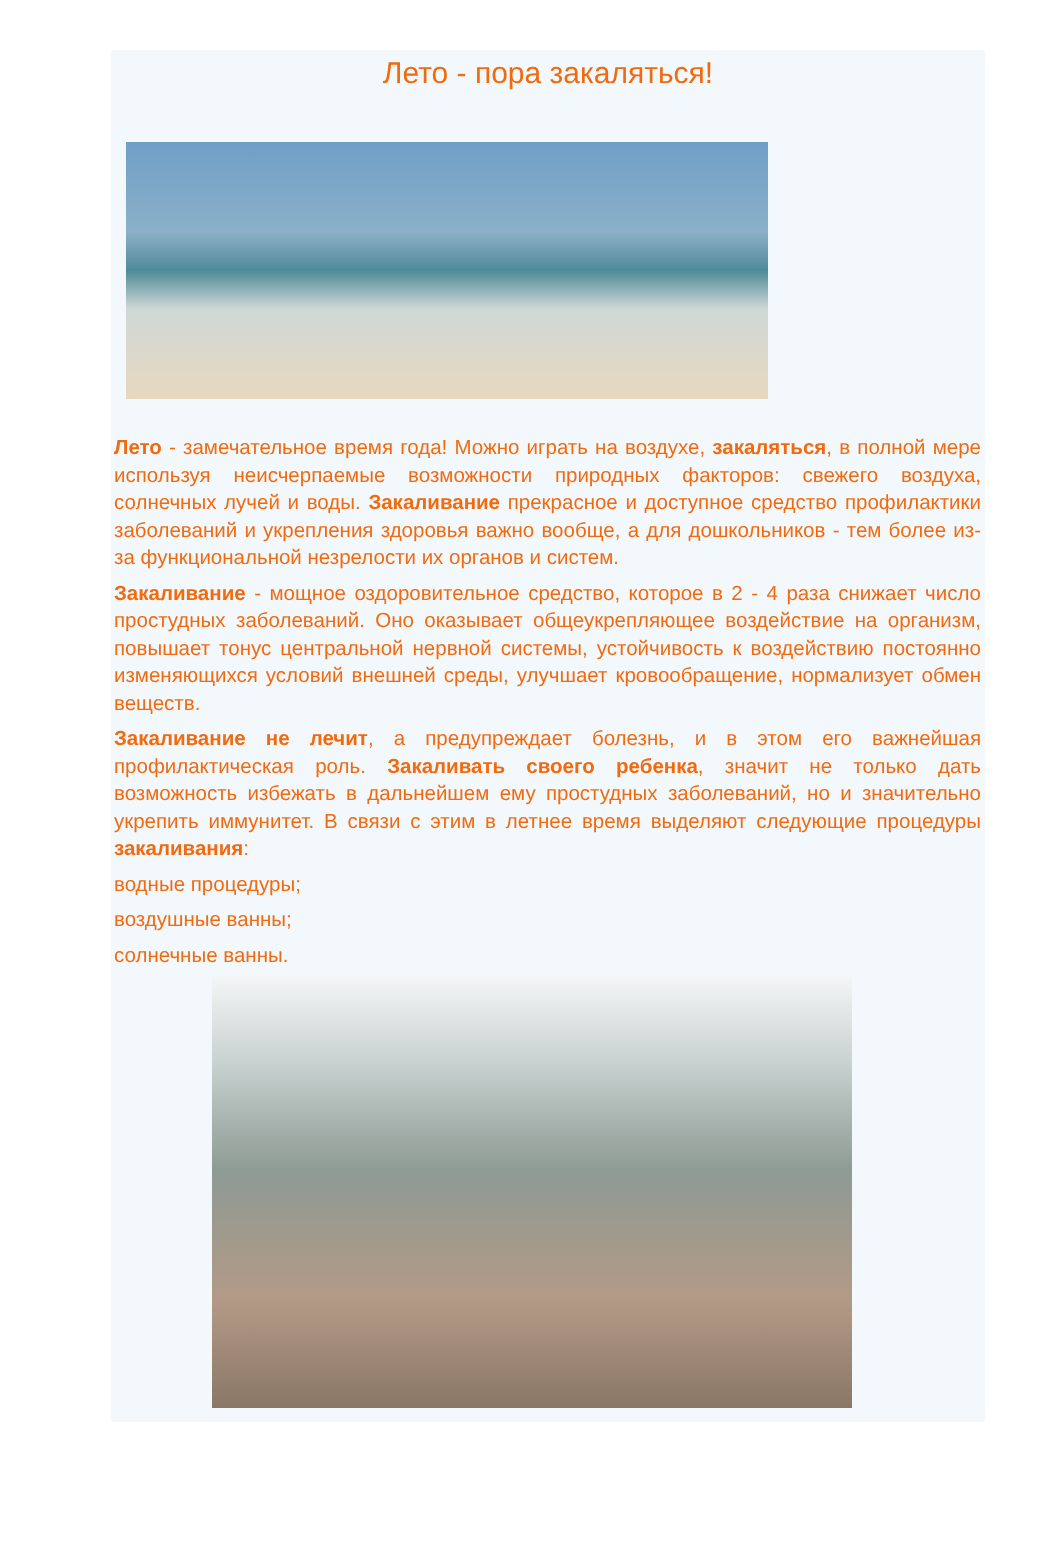Лето - пора закаляться!
Лето - замечательное время года! Можно играть на воздухе, закаляться, в полной мере используя неисчерпаемые возможности природных факторов: свежего воздуха, солнечных лучей и воды. Закаливание прекрасное и доступное средство профилактики заболеваний и укрепления здоровья важно вообще, а для дошкольников - тем более из-за функциональной незрелости их органов и систем.
Закаливание - мощное оздоровительное средство, которое в 2 - 4 раза снижает число простудных заболеваний. Оно оказывает общеукрепляющее воздействие на организм, повышает тонус центральной нервной системы, устойчивость к воздействию постоянно изменяющихся условий внешней среды, улучшает кровообращение, нормализует обмен веществ.
Закаливание не лечит, а предупреждает болезнь, и в этом его важнейшая профилактическая роль. Закаливать своего ребенка, значит не только дать возможность избежать в дальнейшем ему простудных заболеваний, но и значительно укрепить иммунитет. В связи с этим в летнее время выделяют следующие процедуры закаливания:
водные процедуры;
воздушные ванны;
солнечные ванны.